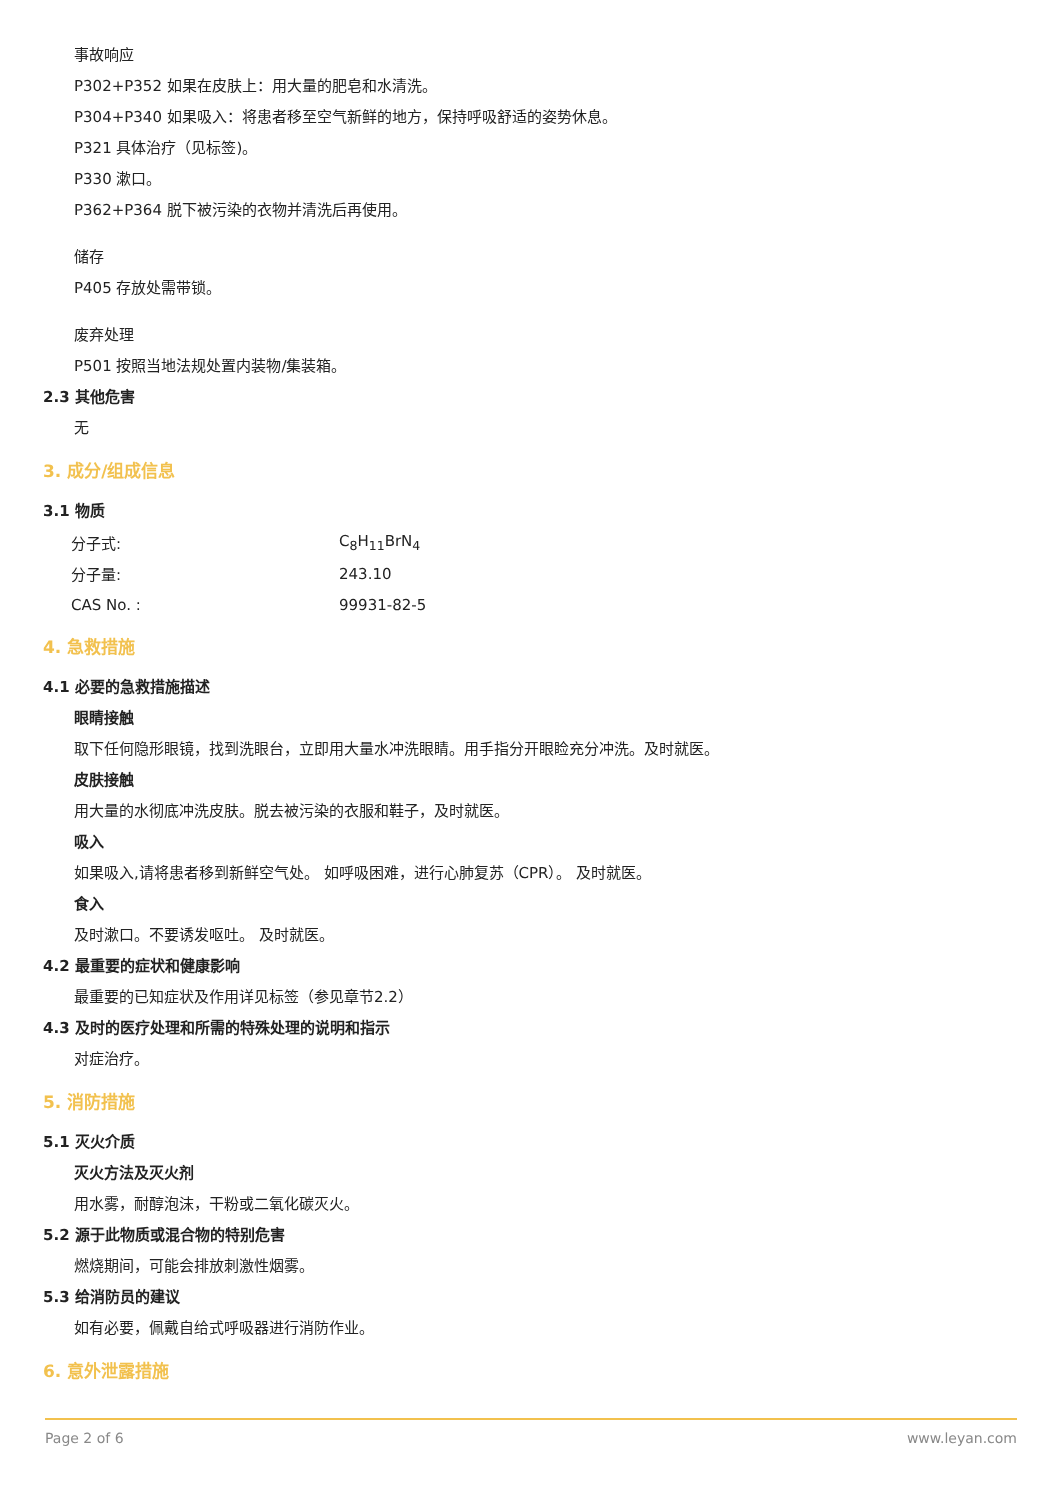事故响应
P302+P352 如果在皮肤上：用大量的肥皂和水清洗。
P304+P340 如果吸入：将患者移至空气新鲜的地方，保持呼吸舒适的姿势休息。
P321 具体治疗（见标签)。
P330 漱口。
P362+P364 脱下被污染的衣物并清洗后再使用。
储存
P405 存放处需带锁。
废弃处理
P501 按照当地法规处置内装物/集装箱。
2.3 其他危害
无
3. 成分/组成信息
3.1 物质
| 分子式: | C<sub>8</sub>H<sub>11</sub>BrN<sub>4</sub> |
| 分子量: | 243.10 |
| CAS No. : | 99931-82-5 |
4. 急救措施
4.1 必要的急救措施描述
眼睛接触
取下任何隐形眼镜，找到洗眼台，立即用大量水冲洗眼睛。用手指分开眼睑充分冲洗。及时就医。
皮肤接触
用大量的水彻底冲洗皮肤。脱去被污染的衣服和鞋子，及时就医。
吸入
如果吸入,请将患者移到新鲜空气处。 如呼吸困难，进行心肺复苏（CPR）。 及时就医。
食入
及时漱口。不要诱发呕吐。 及时就医。
4.2 最重要的症状和健康影响
最重要的已知症状及作用详见标签（参见章节2.2）
4.3 及时的医疗处理和所需的特殊处理的说明和指示
对症治疗。
5. 消防措施
5.1 灭火介质
灭火方法及灭火剂
用水雾，耐醇泡沫，干粉或二氧化碳灭火。
5.2 源于此物质或混合物的特别危害
燃烧期间，可能会排放刺激性烟雾。
5.3 给消防员的建议
如有必要，佩戴自给式呼吸器进行消防作业。
6. 意外泄露措施
Page 2 of 6 www.leyan.com